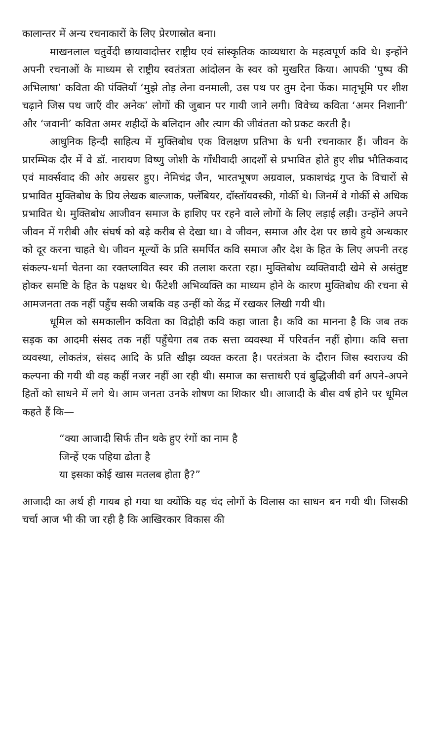कालान्तर में अन्य रचनाकारों के लिए प्रेरणास्रोत बना।
माखनलाल चतुर्वेदी छायावादोत्तर राष्ट्रीय एवं सांस्कृतिक काव्यधारा के महत्वपूर्ण कवि थे। इन्होंने अपनी रचनाओं के माध्यम से राष्ट्रीय स्वतंत्रता आंदोलन के स्वर को मुखरित किया। आपकी ‘पुष्प की अभिलाषा’ कविता की पंक्तियाँ ‘मुझे तोड़ लेना वनमाली, उस पथ पर तुम देना फेंक। मातृभूमि पर शीश चढ़ाने जिस पथ जाएँ वीर अनेक’ लोगों की जुबान पर गायी जाने लगी। विवेच्य कविता ‘अमर निशानी’ और ‘जवानी’ कविता अमर शहीदों के बलिदान और त्याग की जीवंतता को प्रकट करती है।
आधुनिक हिन्दी साहित्य में मुक्तिबोध एक विलक्षण प्रतिभा के धनी रचनाकार हैं। जीवन के प्रारम्भिक दौर में वे डॉ. नारायण विष्णु जोशी के गाँधीवादी आदर्शों से प्रभावित होते हुए शीघ्र भौतिकवाद एवं मार्क्सवाद की ओर अग्रसर हुए। नेमिचंद्र जैन, भारतभूषण अग्रवाल, प्रकाशचंद्र गुप्त के विचारों से प्रभावित मुक्तिबोध के प्रिय लेखक बाल्जाक, फ्लॅबियर, दॉस्तॉयवस्की, गोर्की थे। जिनमें वे गोर्की से अधिक प्रभावित थे। मुक्तिबोध आजीवन समाज के हाशिए पर रहने वाले लोगों के लिए लड़ाई लड़ी। उन्होंने अपने जीवन में गरीबी और संघर्ष को बड़े करीब से देखा था। वे जीवन, समाज और देश पर छाये हुये अन्धकार को दूर करना चाहते थे। जीवन मूल्यों के प्रति समर्पित कवि समाज और देश के हित के लिए अपनी तरह संकल्प-धर्मा चेतना का रक्तप्लावित स्वर की तलाश करता रहा। मुक्तिबोध व्यक्तिवादी खेमे से असंतुष्ट होकर समष्टि के हित के पक्षधर थे। फैंटेशी अभिव्यक्ति का माध्यम होने के कारण मुक्तिबोध की रचना से आमजनता तक नहीं पहुँच सकी जबकि वह उन्हीं को केंद्र में रखकर लिखी गयी थी।
धूमिल को समकालीन कविता का विद्रोही कवि कहा जाता है। कवि का मानना है कि जब तक सड़क का आदमी संसद तक नहीं पहुँचेगा तब तक सत्ता व्यवस्था में परिवर्तन नहीं होगा। कवि सत्ता व्यवस्था, लोकतंत्र, संसद आदि के प्रति खीझ व्यक्त करता है। परतंत्रता के दौरान जिस स्वराज्य की कल्पना की गयी थी वह कहीं नजर नहीं आ रही थी। समाज का सत्ताधरी एवं बुद्धिजीवी वर्ग अपने-अपने हितों को साधने में लगे थे। आम जनता उनके शोषण का शिकार थी। आजादी के बीस वर्ष होने पर धूमिल कहते हैं कि—
“क्या आजादी सिर्फ तीन थके हुए रंगों का नाम है
जिन्हें एक पहिया ढोता है
या इसका कोई खास मतलब होता है?”
आजादी का अर्थ ही गायब हो गया था क्योंकि यह चंद लोगों के विलास का साधन बन गयी थी। जिसकी चर्चा आज भी की जा रही है कि आखिरकार विकास की